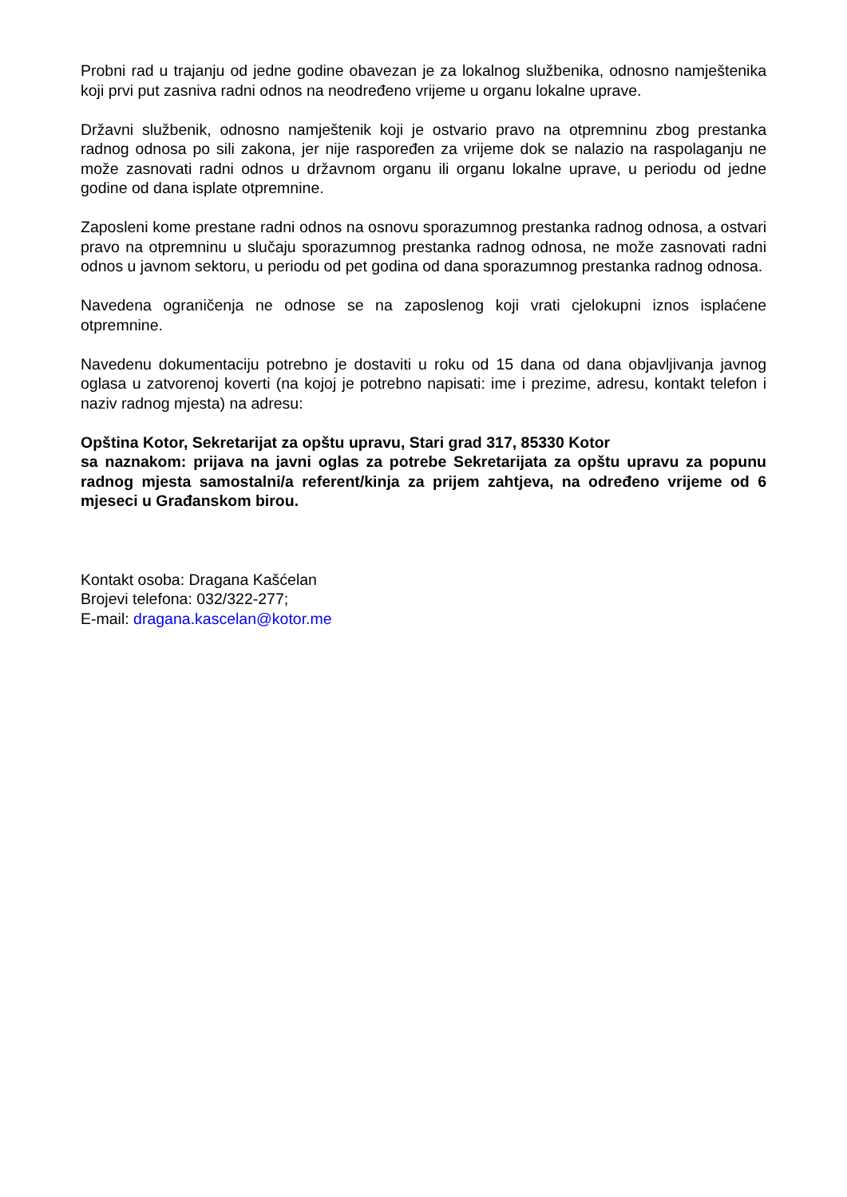Probni rad u trajanju od jedne godine obavezan je za lokalnog službenika, odnosno namještenika koji prvi put zasniva radni odnos na neodređeno vrijeme u organu lokalne uprave.
Državni službenik, odnosno namještenik koji je ostvario pravo na otpremninu zbog prestanka radnog odnosa po sili zakona, jer nije raspoređen za vrijeme dok se nalazio na raspolaganju ne može zasnovati radni odnos u državnom organu ili organu lokalne uprave, u periodu od jedne godine od dana isplate otpremnine.
Zaposleni kome prestane radni odnos na osnovu sporazumnog prestanka radnog odnosa, a ostvari pravo na otpremninu u slučaju sporazumnog prestanka radnog odnosa, ne može zasnovati radni odnos u javnom sektoru, u periodu od pet godina od dana sporazumnog prestanka radnog odnosa.
Navedena ograničenja ne odnose se na zaposlenog koji vrati cjelokupni iznos isplaćene otpremnine.
Navedenu dokumentaciju potrebno je dostaviti u roku od 15 dana od dana objavljivanja javnog oglasa u zatvorenoj koverti (na kojoj je potrebno napisati: ime i prezime, adresu, kontakt telefon i naziv radnog mjesta) na adresu:
Opština Kotor, Sekretarijat za opštu upravu, Stari grad 317, 85330 Kotor
sa naznakom: prijava na javni oglas za potrebe Sekretarijata za opštu upravu za popunu radnog mjesta samostalni/a referent/kinja za prijem zahtjeva, na određeno vrijeme od 6 mjeseci u Građanskom birou.
Kontakt osoba: Dragana Kašćelan
Brojevi telefona: 032/322-277;
E-mail: dragana.kascelan@kotor.me